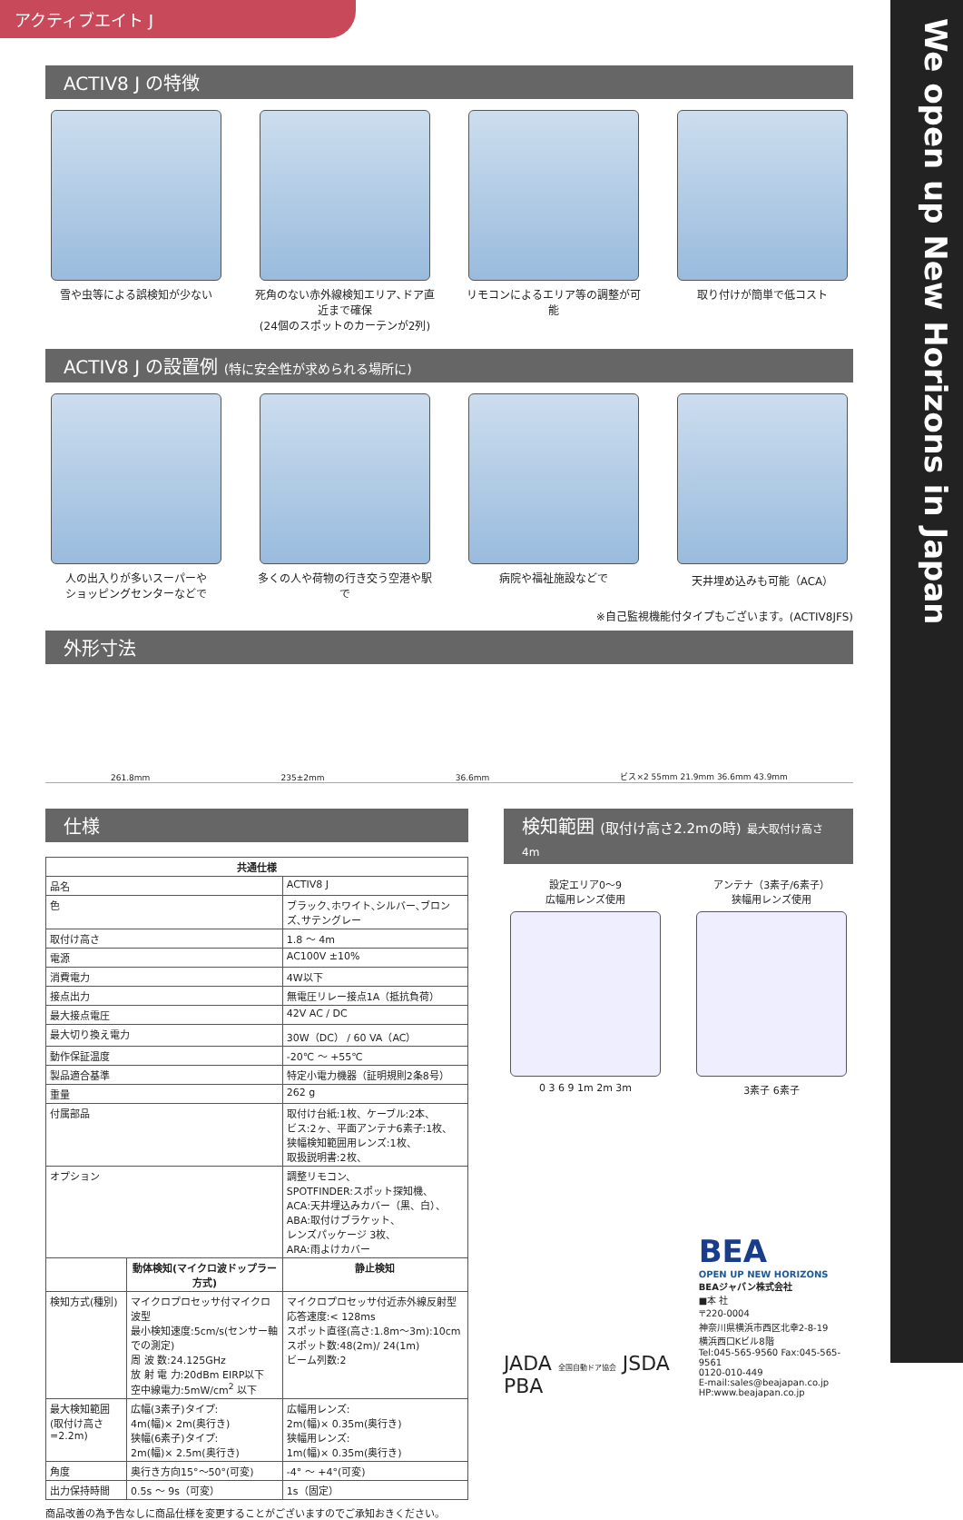アクティブエイト J
We open up New Horizons in Japan
ACTIV8 J の特徴
雪や虫等による誤検知が少ない 死角のない赤外線検知エリア､ドア直近まで確保
(24個のスポットのカーテンが2列)
リモコンによるエリア等の調整が可能
取り付けが簡単で低コスト
ACTIV8 J の設置例 (特に安全性が求められる場所に)
人の出入りが多いスーパーや
ショッピングセンターなどで
多くの人や荷物の行き交う空港や駅で
病院や福祉施設などで 天井埋め込みも可能（ACA）
※自己監視機能付タイプもございます。(ACTIV8JFS)
外形寸法
261.8mm 235±2mm 36.6mm ビス×2 55mm 21.9mm 36.6mm 43.9mm
仕様
| 共通仕様 | | |
| --- | --- | --- |
| 品名 | | ACTIV8 J |
| 色 | | ブラック､ホワイト､シルバー､ブロンズ､サテングレー |
| 取付け高さ | | 1.8 ～ 4m |
| 電源 | | AC100V ±10% |
| 消費電力 | | 4W以下 |
| 接点出力 | | 無電圧リレー接点1A（抵抗負荷） |
| 最大接点電圧 | | 42V AC / DC |
| 最大切り換え電力 | | 30W（DC） / 60 VA（AC） |
| 動作保証温度 | | -20℃ ～ +55℃ |
| 製品適合基準 | | 特定小電力機器（証明規則2条8号） |
| 重量 | | 262 g |
| 付属部品 | | 取付け台紙:1枚、ケーブル:2本、 ビス:2ヶ、平面アンテナ6素子:1枚、 狭幅検知範囲用レンズ:1枚、 取扱説明書:2枚、 |
| オプション | | 調整リモコン、 SPOTFINDER:スポット探知機、 ACA:天井埋込みカバー（黒、白）、 ABA:取付けブラケット、 レンズパッケージ 3枚、 ARA:雨よけカバー |
| | 動体検知(マイクロ波ドップラー方式) | 静止検知 |
| 検知方式(種別) | マイクロプロセッサ付マイクロ波型 最小検知速度:5cm/s(センサー軸での測定) 周 波 数:24.125GHz 放 射 電 力:20dBm EIRP以下 空中線電力:5mW/cm<sup>2</sup> 以下 | マイクロプロセッサ付近赤外線反射型 応答速度:< 128ms スポット直径(高さ:1.8m～3m):10cm スポット数:48(2m)/ 24(1m) ビーム列数:2 |
| 最大検知範囲 (取付け高さ=2.2m) | 広幅(3素子)タイプ: 4m(幅)× 2m(奥行き) 狭幅(6素子)タイプ: 2m(幅)× 2.5m(奥行き) | 広幅用レンズ: 2m(幅)× 0.35m(奥行き) 狭幅用レンズ: 1m(幅)× 0.35m(奥行き) |
| 角度 | 奥行き方向15°～50°(可変) | -4° ～ +4°(可変) |
| 出力保持時間 | 0.5s ～ 9s（可変） | 1s（固定） |
商品改善の為予告なしに商品仕様を変更することがございますのでご承知おきください。
検知範囲 (取付け高さ2.2mの時) 最大取付け高さ4m
設定エリア0～9
広幅用レンズ使用
0 3 6 9 1m 2m 3m
アンテナ（3素子/6素子）
狭幅用レンズ使用
3素子 6素子
JADA 全国自動ドア協会 JSDA PBA
BEA
OPEN UP NEW HORIZONS
BEAジャパン株式会社
■本 社
〒220-0004
神奈川県横浜市西区北幸2-8-19
横浜西口Kビル8階
Tel:045-565-9560 Fax:045-565-9561
0120-010-449
E-mail:sales@beajapan.co.jp
HP:www.beajapan.co.jp